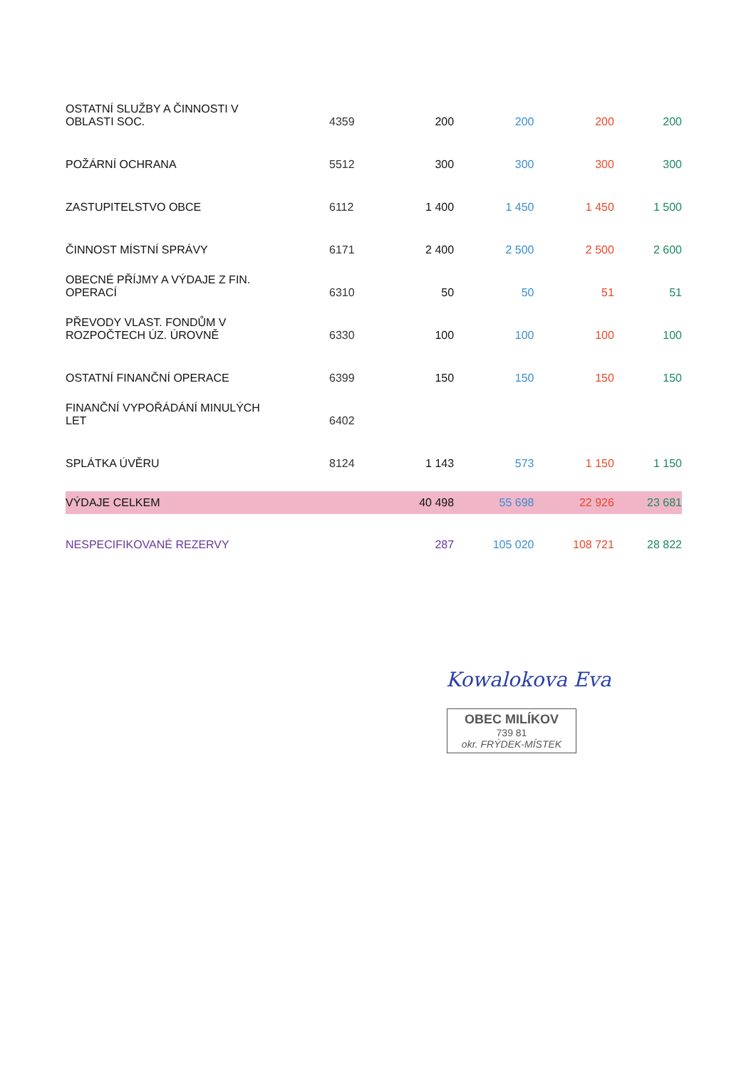| OSTATNÍ SLUŽBY A ČINNOSTI V OBLASTI SOC. | 4359 | 200 | 200 | 200 | 200 |
| POŽÁRNÍ OCHRANA | 5512 | 300 | 300 | 300 | 300 |
| ZASTUPITELSTVO OBCE | 6112 | 1 400 | 1 450 | 1 450 | 1 500 |
| ČINNOST MÍSTNÍ SPRÁVY | 6171 | 2 400 | 2 500 | 2 500 | 2 600 |
| OBECNÉ PŘÍJMY A VÝDAJE Z FIN. OPERACÍ | 6310 | 50 | 50 | 51 | 51 |
| PŘEVODY VLAST. FONDŮM V ROZPOČTECH ÚZ. ÚROVNĚ | 6330 | 100 | 100 | 100 | 100 |
| OSTATNÍ FINANČNÍ OPERACE | 6399 | 150 | 150 | 150 | 150 |
| FINANČNÍ VYPOŘÁDÁNÍ MINULÝCH LET | 6402 | | | | |
| SPLÁTKA ÚVĚRU | 8124 | 1 143 | 573 | 1 150 | 1 150 |
| VÝDAJE CELKEM | | 40 498 | 55 698 | 22 926 | 23 681 |
| NESPECIFIKOVANÉ REZERVY | | 287 | 105 020 | 108 721 | 28 822 |
Kowalokova Eva
OBEC MILÍKOV
739 81
okr. FRÝDEK-MÍSTEK